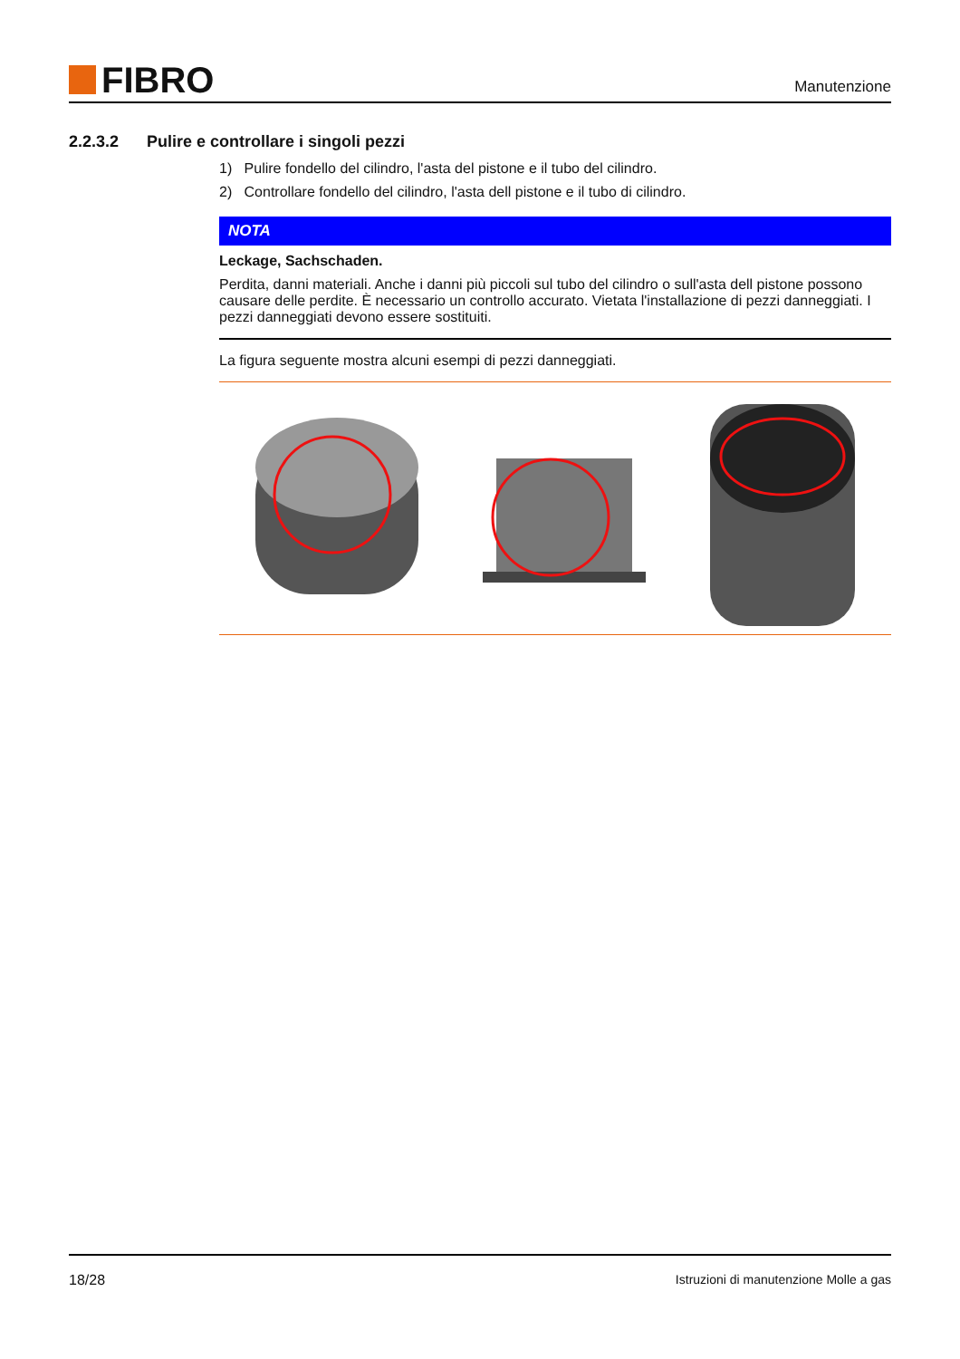FIBRO
Manutenzione
2.2.3.2 Pulire e controllare i singoli pezzi
1) Pulire fondello del cilindro, l'asta del pistone e il tubo del cilindro.
2) Controllare fondello del cilindro, l'asta dell pistone e il tubo di cilindro.
NOTA
Leckage, Sachschaden.
Perdita, danni materiali. Anche i danni più piccoli sul tubo del cilindro o sull'asta dell pistone possono causare delle perdite. È necessario un controllo accurato. Vietata l'installazione di pezzi danneggiati. I pezzi danneggiati devono essere sostituiti.
La figura seguente mostra alcuni esempi di pezzi danneggiati.
18/28 Istruzioni di manutenzione Molle a gas